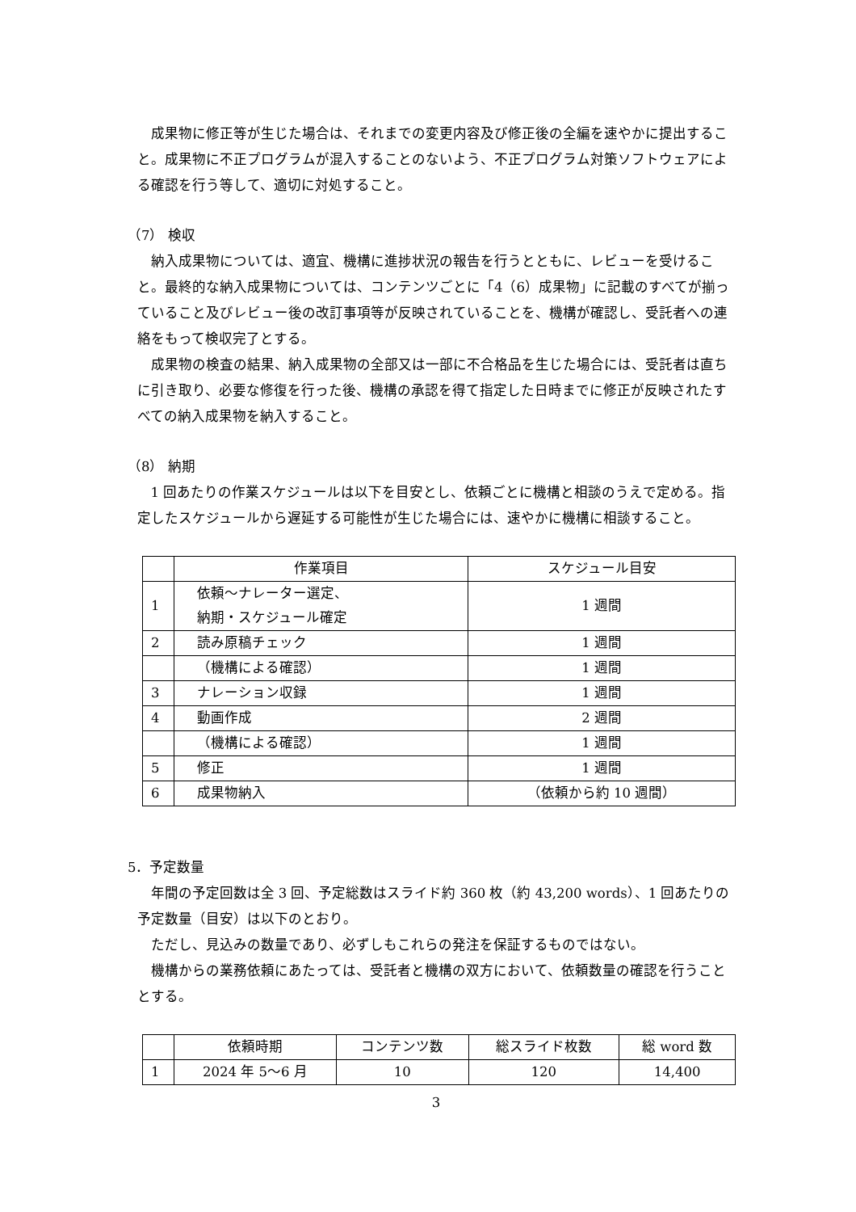成果物に修正等が生じた場合は、それまでの変更内容及び修正後の全編を速やかに提出すること。成果物に不正プログラムが混入することのないよう、不正プログラム対策ソフトウェアによる確認を行う等して、適切に対処すること。
（7） 検収
納入成果物については、適宜、機構に進捗状況の報告を行うとともに、レビューを受けること。最終的な納入成果物については、コンテンツごとに「4（6）成果物」に記載のすべてが揃っていること及びレビュー後の改訂事項等が反映されていることを、機構が確認し、受託者への連絡をもって検収完了とする。
成果物の検査の結果、納入成果物の全部又は一部に不合格品を生じた場合には、受託者は直ちに引き取り、必要な修復を行った後、機構の承認を得て指定した日時までに修正が反映されたすべての納入成果物を納入すること。
（8） 納期
1 回あたりの作業スケジュールは以下を目安とし、依頼ごとに機構と相談のうえで定める。指定したスケジュールから遅延する可能性が生じた場合には、速やかに機構に相談すること。
| | 作業項目 | スケジュール目安 |
| --- | --- | --- |
| 1 | 依頼～ナレーター選定、 納期・スケジュール確定 | 1 週間 |
| 2 | 読み原稿チェック | 1 週間 |
| | （機構による確認） | 1 週間 |
| 3 | ナレーション収録 | 1 週間 |
| 4 | 動画作成 | 2 週間 |
| | （機構による確認） | 1 週間 |
| 5 | 修正 | 1 週間 |
| 6 | 成果物納入 | （依頼から約 10 週間） |
5．予定数量
年間の予定回数は全 3 回、予定総数はスライド約 360 枚（約 43,200 words）、1 回あたりの予定数量（目安）は以下のとおり。
ただし、見込みの数量であり、必ずしもこれらの発注を保証するものではない。
機構からの業務依頼にあたっては、受託者と機構の双方において、依頼数量の確認を行うこととする。
| | 依頼時期 | コンテンツ数 | 総スライド枚数 | 総 word 数 |
| --- | --- | --- | --- | --- |
| 1 | 2024 年 5～6 月 | 10 | 120 | 14,400 |
3